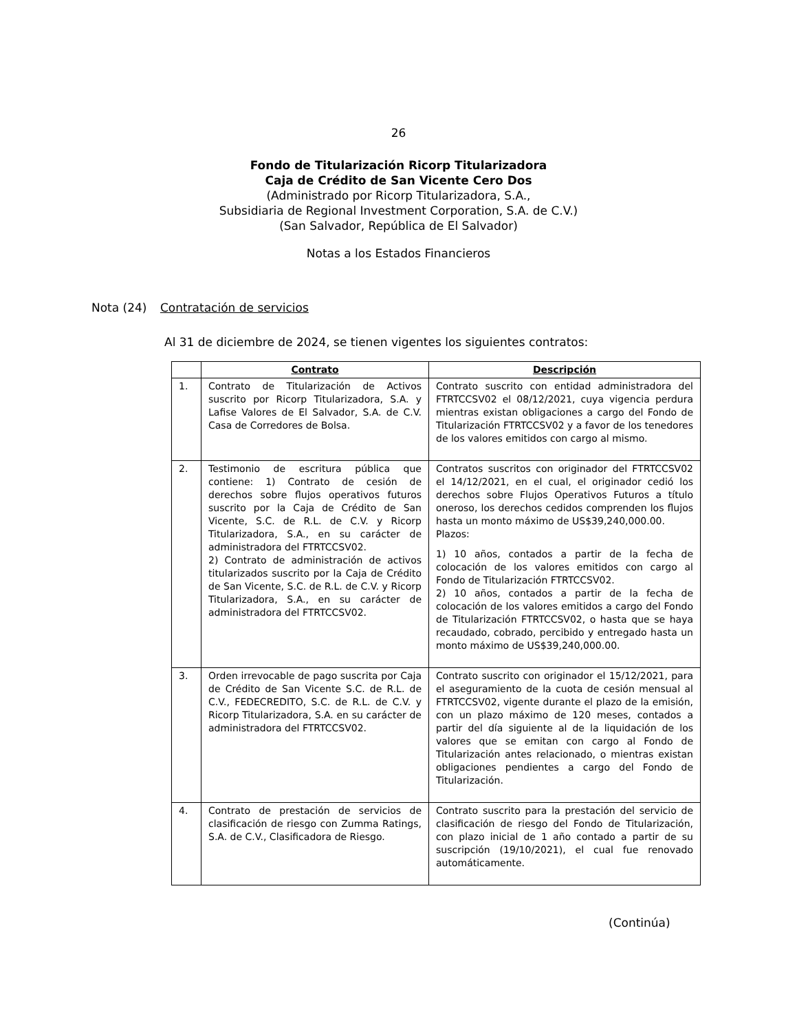26
Fondo de Titularización Ricorp Titularizadora
Caja de Crédito de San Vicente Cero Dos
(Administrado por Ricorp Titularizadora, S.A.,
Subsidiaria de Regional Investment Corporation, S.A. de C.V.)
(San Salvador, República de El Salvador)
Notas a los Estados Financieros
Nota (24) Contratación de servicios
Al 31 de diciembre de 2024, se tienen vigentes los siguientes contratos:
| | Contrato | Descripción |
| --- | --- | --- |
| 1. | Contrato de Titularización de Activos suscrito por Ricorp Titularizadora, S.A. y Lafise Valores de El Salvador, S.A. de C.V. Casa de Corredores de Bolsa. | Contrato suscrito con entidad administradora del FTRTCCSV02 el 08/12/2021, cuya vigencia perdura mientras existan obligaciones a cargo del Fondo de Titularización FTRTCCSV02 y a favor de los tenedores de los valores emitidos con cargo al mismo. |
| 2. | Testimonio de escritura pública que contiene: 1) Contrato de cesión de derechos sobre flujos operativos futuros suscrito por la Caja de Crédito de San Vicente, S.C. de R.L. de C.V. y Ricorp Titularizadora, S.A., en su carácter de administradora del FTRTCCSV02. 2) Contrato de administración de activos titularizados suscrito por la Caja de Crédito de San Vicente, S.C. de R.L. de C.V. y Ricorp Titularizadora, S.A., en su carácter de administradora del FTRTCCSV02. | Contratos suscritos con originador del FTRTCCSV02 el 14/12/2021, en el cual, el originador cedió los derechos sobre Flujos Operativos Futuros a título oneroso, los derechos cedidos comprenden los flujos hasta un monto máximo de US$39,240,000.00. Plazos: 1) 10 años, contados a partir de la fecha de colocación de los valores emitidos con cargo al Fondo de Titularización FTRTCCSV02. 2) 10 años, contados a partir de la fecha de colocación de los valores emitidos a cargo del Fondo de Titularización FTRTCCSV02, o hasta que se haya recaudado, cobrado, percibido y entregado hasta un monto máximo de US$39,240,000.00. |
| 3. | Orden irrevocable de pago suscrita por Caja de Crédito de San Vicente S.C. de R.L. de C.V., FEDECREDITO, S.C. de R.L. de C.V. y Ricorp Titularizadora, S.A. en su carácter de administradora del FTRTCCSV02. | Contrato suscrito con originador el 15/12/2021, para el aseguramiento de la cuota de cesión mensual al FTRTCCSV02, vigente durante el plazo de la emisión, con un plazo máximo de 120 meses, contados a partir del día siguiente al de la liquidación de los valores que se emitan con cargo al Fondo de Titularización antes relacionado, o mientras existan obligaciones pendientes a cargo del Fondo de Titularización. |
| 4. | Contrato de prestación de servicios de clasificación de riesgo con Zumma Ratings, S.A. de C.V., Clasificadora de Riesgo. | Contrato suscrito para la prestación del servicio de clasificación de riesgo del Fondo de Titularización, con plazo inicial de 1 año contado a partir de su suscripción (19/10/2021), el cual fue renovado automáticamente. |
(Continúa)